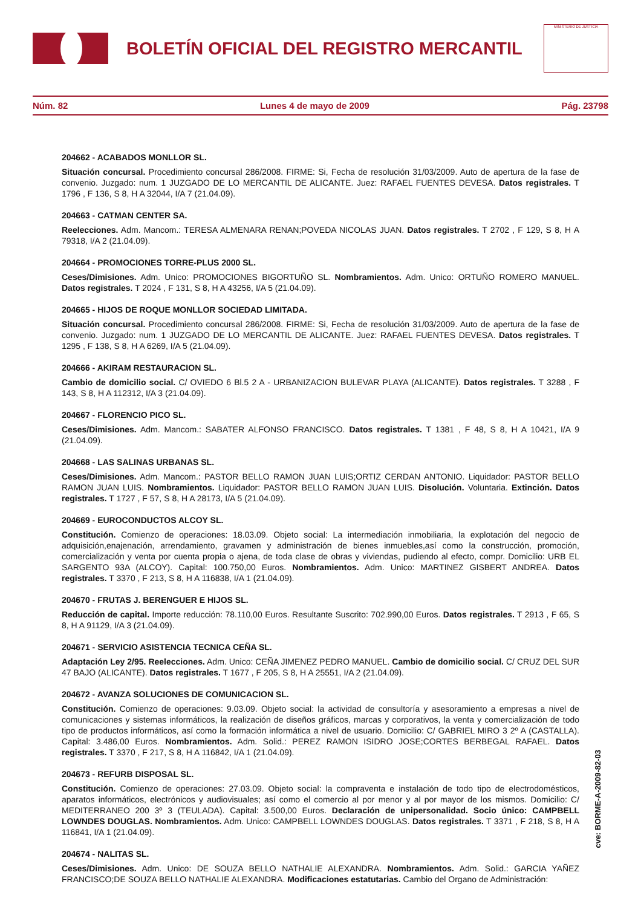BOLETÍN OFICIAL DEL REGISTRO MERCANTIL
MINISTERIO DE JUSTICIA
Núm. 82 Lunes 4 de mayo de 2009 Pág. 23798
204662 - ACABADOS MONLLOR SL.
Situación concursal. Procedimiento concursal 286/2008. FIRME: Si, Fecha de resolución 31/03/2009. Auto de apertura de la fase de convenio. Juzgado: num. 1 JUZGADO DE LO MERCANTIL DE ALICANTE. Juez: RAFAEL FUENTES DEVESA. Datos registrales. T 1796 , F 136, S 8, H A 32044, I/A 7 (21.04.09).
204663 - CATMAN CENTER SA.
Reelecciones. Adm. Mancom.: TERESA ALMENARA RENAN;POVEDA NICOLAS JUAN. Datos registrales. T 2702 , F 129, S 8, H A 79318, I/A 2 (21.04.09).
204664 - PROMOCIONES TORRE-PLUS 2000 SL.
Ceses/Dimisiones. Adm. Unico: PROMOCIONES BIGORTUÑO SL. Nombramientos. Adm. Unico: ORTUÑO ROMERO MANUEL. Datos registrales. T 2024 , F 131, S 8, H A 43256, I/A 5 (21.04.09).
204665 - HIJOS DE ROQUE MONLLOR SOCIEDAD LIMITADA.
Situación concursal. Procedimiento concursal 286/2008. FIRME: Si, Fecha de resolución 31/03/2009. Auto de apertura de la fase de convenio. Juzgado: num. 1 JUZGADO DE LO MERCANTIL DE ALICANTE. Juez: RAFAEL FUENTES DEVESA. Datos registrales. T 1295 , F 138, S 8, H A 6269, I/A 5 (21.04.09).
204666 - AKIRAM RESTAURACION SL.
Cambio de domicilio social. C/ OVIEDO 6 Bl.5 2 A - URBANIZACION BULEVAR PLAYA (ALICANTE). Datos registrales. T 3288 , F 143, S 8, H A 112312, I/A 3 (21.04.09).
204667 - FLORENCIO PICO SL.
Ceses/Dimisiones. Adm. Mancom.: SABATER ALFONSO FRANCISCO. Datos registrales. T 1381 , F 48, S 8, H A 10421, I/A 9 (21.04.09).
204668 - LAS SALINAS URBANAS SL.
Ceses/Dimisiones. Adm. Mancom.: PASTOR BELLO RAMON JUAN LUIS;ORTIZ CERDAN ANTONIO. Liquidador: PASTOR BELLO RAMON JUAN LUIS. Nombramientos. Liquidador: PASTOR BELLO RAMON JUAN LUIS. Disolución. Voluntaria. Extinción. Datos registrales. T 1727 , F 57, S 8, H A 28173, I/A 5 (21.04.09).
204669 - EUROCONDUCTOS ALCOY SL.
Constitución. Comienzo de operaciones: 18.03.09. Objeto social: La intermediación inmobiliaria, la explotación del negocio de adquisición,enajenación, arrendamiento, gravamen y administración de bienes inmuebles,así como la construcción, promoción, comercialización y venta por cuenta propia o ajena, de toda clase de obras y viviendas, pudiendo al efecto, compr. Domicilio: URB EL SARGENTO 93A (ALCOY). Capital: 100.750,00 Euros. Nombramientos. Adm. Unico: MARTINEZ GISBERT ANDREA. Datos registrales. T 3370 , F 213, S 8, H A 116838, I/A 1 (21.04.09).
204670 - FRUTAS J. BERENGUER E HIJOS SL.
Reducción de capital. Importe reducción: 78.110,00 Euros. Resultante Suscrito: 702.990,00 Euros. Datos registrales. T 2913 , F 65, S 8, H A 91129, I/A 3 (21.04.09).
204671 - SERVICIO ASISTENCIA TECNICA CEÑA SL.
Adaptación Ley 2/95. Reelecciones. Adm. Unico: CEÑA JIMENEZ PEDRO MANUEL. Cambio de domicilio social. C/ CRUZ DEL SUR 47 BAJO (ALICANTE). Datos registrales. T 1677 , F 205, S 8, H A 25551, I/A 2 (21.04.09).
204672 - AVANZA SOLUCIONES DE COMUNICACION SL.
Constitución. Comienzo de operaciones: 9.03.09. Objeto social: la actividad de consultoría y asesoramiento a empresas a nivel de comunicaciones y sistemas informáticos, la realización de diseños gráficos, marcas y corporativos, la venta y comercialización de todo tipo de productos informáticos, así como la formación informática a nivel de usuario. Domicilio: C/ GABRIEL MIRO 3 2º A (CASTALLA). Capital: 3.486,00 Euros. Nombramientos. Adm. Solid.: PEREZ RAMON ISIDRO JOSE;CORTES BERBEGAL RAFAEL. Datos registrales. T 3370 , F 217, S 8, H A 116842, I/A 1 (21.04.09).
204673 - REFURB DISPOSAL SL.
Constitución. Comienzo de operaciones: 27.03.09. Objeto social: la compraventa e instalación de todo tipo de electrodomésticos, aparatos informáticos, electrónicos y audiovisuales; así como el comercio al por menor y al por mayor de los mismos. Domicilio: C/ MEDITERRANEO 200 3º 3 (TEULADA). Capital: 3.500,00 Euros. Declaración de unipersonalidad. Socio único: CAMPBELL LOWNDES DOUGLAS. Nombramientos. Adm. Unico: CAMPBELL LOWNDES DOUGLAS. Datos registrales. T 3371 , F 218, S 8, H A 116841, I/A 1 (21.04.09).
204674 - NALITAS SL.
Ceses/Dimisiones. Adm. Unico: DE SOUZA BELLO NATHALIE ALEXANDRA. Nombramientos. Adm. Solid.: GARCIA YAÑEZ FRANCISCO;DE SOUZA BELLO NATHALIE ALEXANDRA. Modificaciones estatutarias. Cambio del Organo de Administración:
cve: BORME-A-2009-82-03